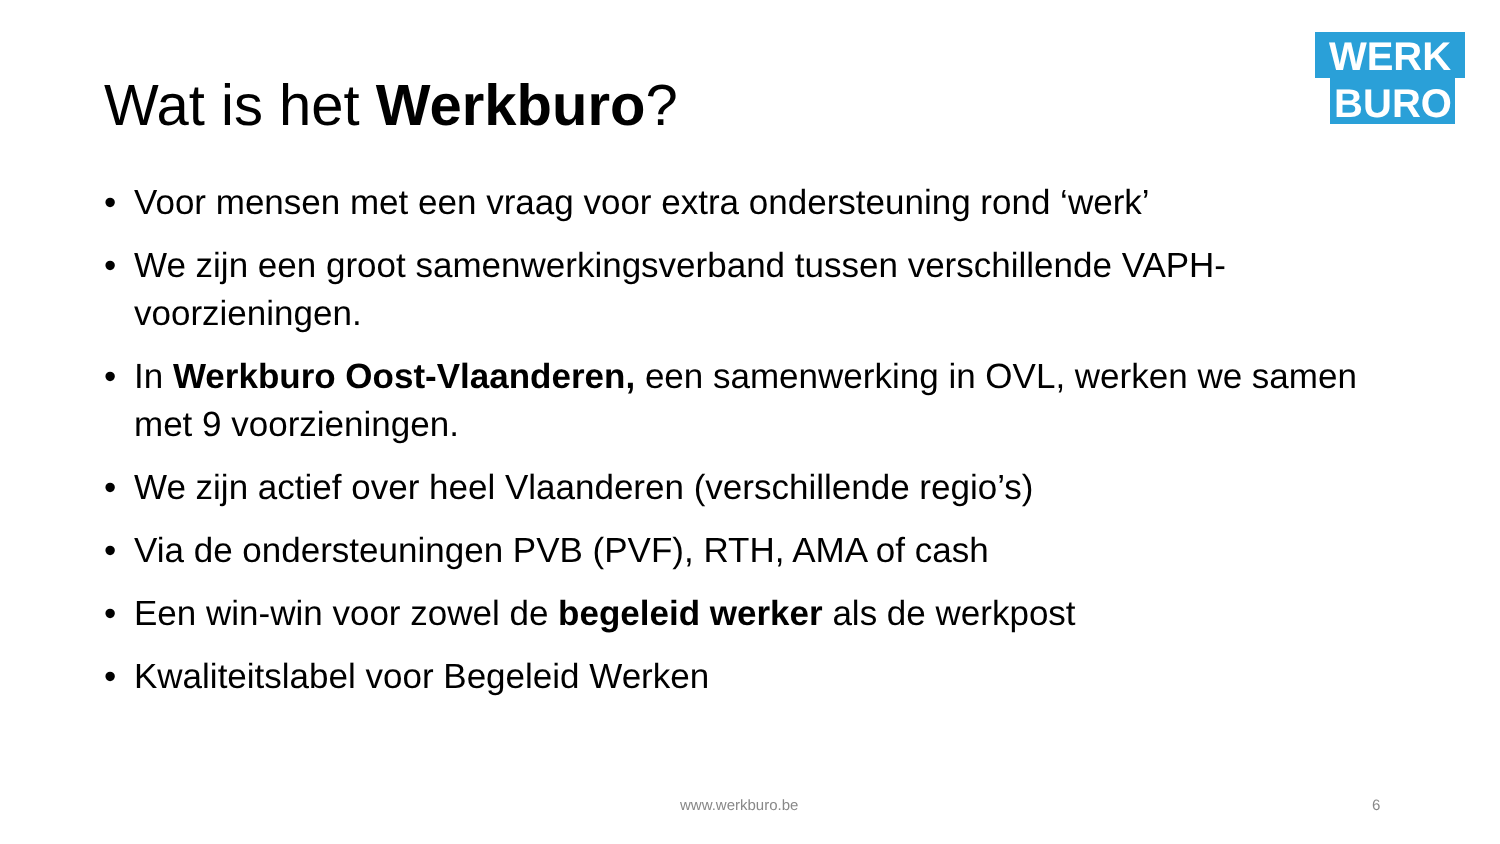WERK
BURO
Wat is het Werkburo?
• Voor mensen met een vraag voor extra ondersteuning rond ‘werk’
• We zijn een groot samenwerkingsverband tussen verschillende VAPH-voorzieningen.
• In Werkburo Oost-Vlaanderen, een samenwerking in OVL, werken we samen met 9 voorzieningen.
• We zijn actief over heel Vlaanderen (verschillende regio’s)
• Via de ondersteuningen PVB (PVF), RTH, AMA of cash
• Een win-win voor zowel de begeleid werker als de werkpost
• Kwaliteitslabel voor Begeleid Werken
www.werkburo.be 6